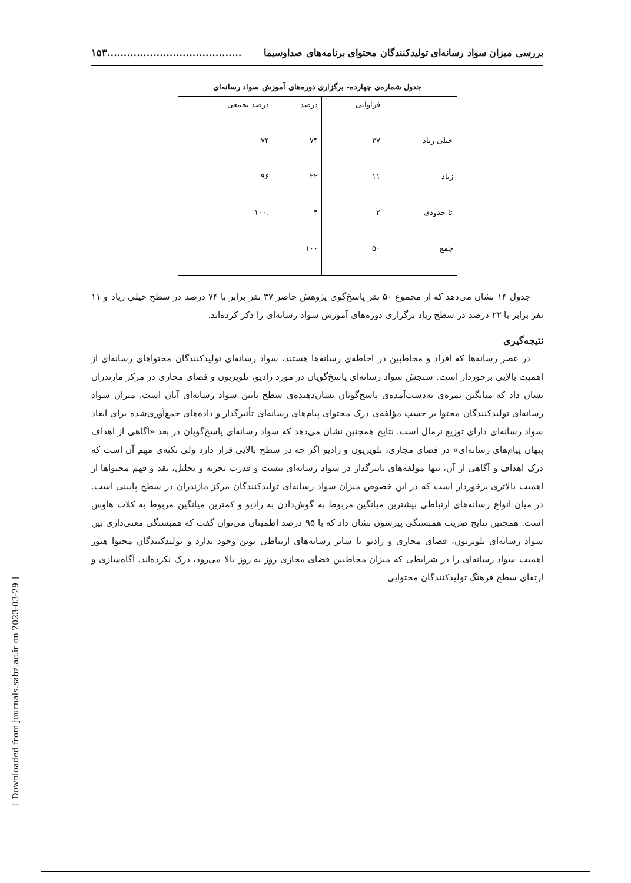بررسی میزان سواد رسانه‌ای تولیدکنندگان محتوای برنامه‌های صداوسیما.........................................۱۵۳
جدول شماره‌ی چهارده- برگزاری دوره‌های آموزش سواد رسانه‌ای
| | فراوانی | درصد | درصد تجمعی |
| --- | --- | --- | --- |
| خیلی زیاد | ۳۷ | ۷۴ | ۷۴ |
| زیاد | ۱۱ | ۲۲ | ۹۶ |
| تا حدودی | ۲ | ۴ | .۱۰۰ |
| جمع | ۵۰ | ۱۰۰ | |
جدول ۱۴ نشان می‌دهد که از مجموع ۵۰ نفر پاسخ‌گوی پژوهش حاضر ۳۷ نفر برابر با ۷۴ درصد در سطح خیلی زیاد و ۱۱ نفر برابر با ۲۲ درصد در سطح زیاد برگزاری دوره‌های آموزش سواد رسانه‌ای را ذکر کرده‌اند.
نتیجه‌گیری
در عصر رسانه‌ها که افراد و مخاطبین در احاطه‌ی رسانه‌ها هستند، سواد رسانه‌ای تولیدکنندگان محتواهای رسانه‌ای از اهمیت بالایی برخوردار است. سنجش سواد رسانه‌ای پاسخ‌گویان در مورد رادیو، تلویزیون و فضای مجازی در مرکز مازندران نشان داد که میانگین نمره‌ی به‌دست‌آمده‌ی پاسخ‌گویان نشان‌دهنده‌ی سطح پایین سواد رسانه‌ای آنان است. میزان سواد رسانه‌ای تولیدکنندگان محتوا بر حسب مؤلفه‌ی درک محتوای پیام‌های رسانه‌ای تأثیرگذار و داده‌های جمع‌آوری‌شده برای ابعاد سواد رسانه‌ای دارای توزیع نرمال است. نتایج همچنین نشان می‌دهد که سواد رسانه‌ای پاسخ‌گویان در بعد «آگاهی از اهداف پنهان پیام‌های رسانه‌ای» در فضای مجازی، تلویزیون و رادیو اگر چه در سطح بالایی قرار دارد ولی نکته‌ی مهم آن است که درک اهداف و آگاهی از آن، تنها مولفه‌های تاثیرگذار در سواد رسانه‌ای نیست و قدرت تجزیه و تحلیل، نقد و فهم محتواها از اهمیت بالاتری برخوردار است که در این خصوص میزان سواد رسانه‌ای تولیدکنندگان مرکز مازندران در سطح پایینی است. در میان انواع رسانه‌های ارتباطی بیشترین میانگین مربوط به گوش‌دادن به رادیو و کمترین میانگین مربوط به کلاب هاوس است. همچنین نتایج ضریب همبستگی پیرسون نشان داد که با ۹۵ درصد اطمینان می‌توان گفت که همبستگی معنی‌داری بین سواد رسانه‌ای تلویزیون، فضای مجازی و رادیو با سایر رسانه‌های ارتباطی نوین وجود ندارد و تولیدکنندگان محتوا هنوز اهمیت سواد رسانه‌ای را در شرایطی که میزان مخاطبین فضای مجازی روز به روز بالا می‌رود، درک نکرده‌اند. آگاه‌سازی و ارتقای سطح فرهنگ تولیدکنندگان محتوایی
[ Downloaded from journals.sabz.ac.ir on 2023-03-29 ]